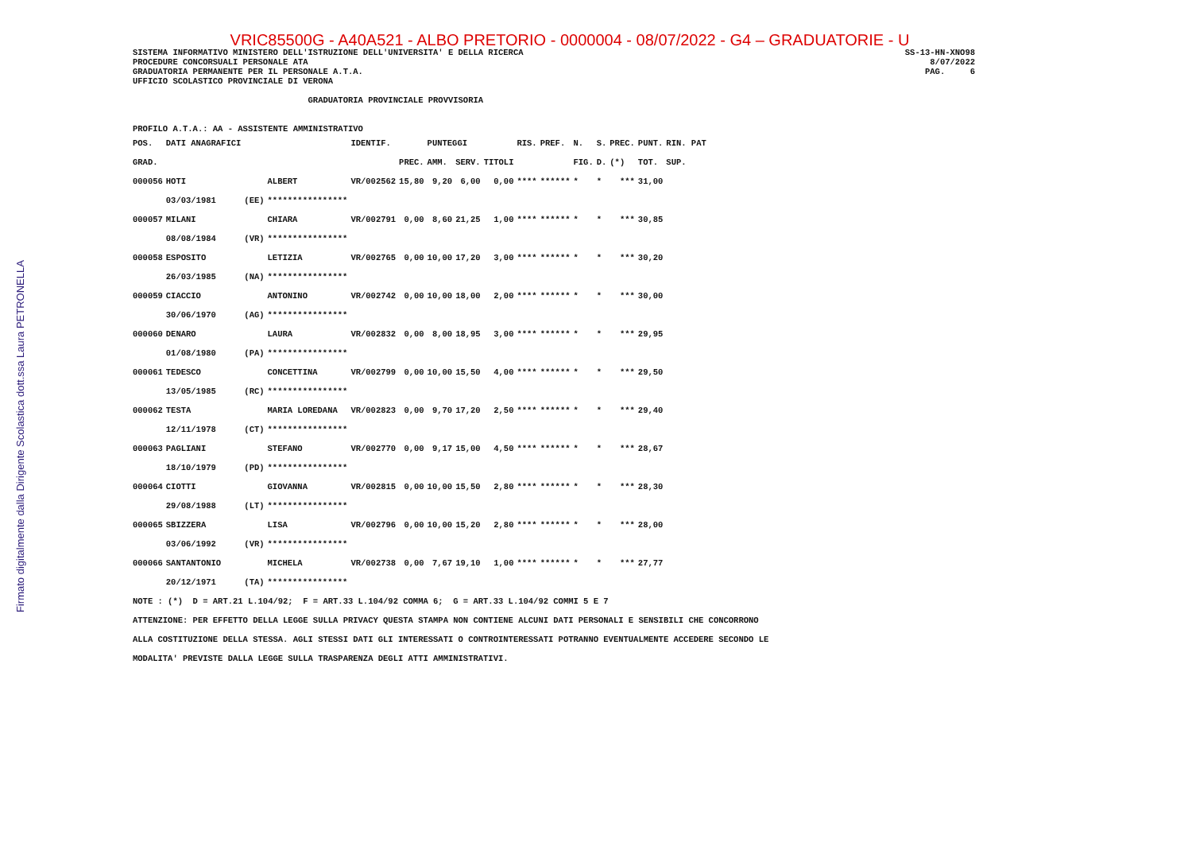Firmato digitalmente dalla Dirigente Scolastica dott.ssa Laura PETRONELLA
VRIC85500G - A40A521 - ALBO PRETORIO - 0000004 - 08/07/2022 - G4 – GRADUATORIE - U
SISTEMA INFORMATIVO MINISTERO DELL'ISTRUZIONE DELL'UNIVERSITA' E DELLA RICERCA
PROCEDURE CONCORSUALI PERSONALE ATA
GRADUATORIA PERMANENTE PER IL PERSONALE A.T.A.
SS-13-HN-XNO98
8/07/2022
PAG.     6
UFFICIO SCOLASTICO PROVINCIALE DI VERONA

                                   GRADUATORIA PROVINCIALE PROVVISORIA


PROFILO A.T.A.: AA - ASSISTENTE AMMINISTRATIVO
| POS. | DATI ANAGRAFICI | | | IDENTIF. | | PUNTEGGI | | | RIS. | PREF. | N. | S. | PREC. | PUNT. | RIN. PAT |
| --- | --- | --- | --- | --- | --- | --- | --- | --- | --- | --- | --- | --- | --- | --- | --- |
| GRAD. | | | | | PREC. | AMM. | SERV. | TITOLI | | | FIG. | D. | (*) | TOT. | SUP. |
| 000056 | HOTI | | ALBERT | VR/002562 | 15,80 | 9,20 | 6,00 | 0,00 | **** | ****** | * | * | *** | 31,00 | |
| | 03/03/1981 | (EE) | **************** | | | | | | | | | | | | |
| 000057 | MILANI | | CHIARA | VR/002791 | 0,00 | 8,60 | 21,25 | 1,00 | **** | ****** | * | * | *** | 30,85 | |
| | 08/08/1984 | (VR) | **************** | | | | | | | | | | | | |
| 000058 | ESPOSITO | | LETIZIA | VR/002765 | 0,00 | 10,00 | 17,20 | 3,00 | **** | ****** | * | * | *** | 30,20 | |
| | 26/03/1985 | (NA) | **************** | | | | | | | | | | | | |
| 000059 | CIACCIO | | ANTONINO | VR/002742 | 0,00 | 10,00 | 18,00 | 2,00 | **** | ****** | * | * | *** | 30,00 | |
| | 30/06/1970 | (AG) | **************** | | | | | | | | | | | | |
| 000060 | DENARO | | LAURA | VR/002832 | 0,00 | 8,00 | 18,95 | 3,00 | **** | ****** | * | * | *** | 29,95 | |
| | 01/08/1980 | (PA) | **************** | | | | | | | | | | | | |
| 000061 | TEDESCO | | CONCETTINA | VR/002799 | 0,00 | 10,00 | 15,50 | 4,00 | **** | ****** | * | * | *** | 29,50 | |
| | 13/05/1985 | (RC) | **************** | | | | | | | | | | | | |
| 000062 | TESTA | | MARIA LOREDANA | VR/002823 | 0,00 | 9,70 | 17,20 | 2,50 | **** | ****** | * | * | *** | 29,40 | |
| | 12/11/1978 | (CT) | **************** | | | | | | | | | | | | |
| 000063 | PAGLIANI | | STEFANO | VR/002770 | 0,00 | 9,17 | 15,00 | 4,50 | **** | ****** | * | * | *** | 28,67 | |
| | 18/10/1979 | (PD) | **************** | | | | | | | | | | | | |
| 000064 | CIOTTI | | GIOVANNA | VR/002815 | 0,00 | 10,00 | 15,50 | 2,80 | **** | ****** | * | * | *** | 28,30 | |
| | 29/08/1988 | (LT) | **************** | | | | | | | | | | | | |
| 000065 | SBIZZERA | | LISA | VR/002796 | 0,00 | 10,00 | 15,20 | 2,80 | **** | ****** | * | * | *** | 28,00 | |
| | 03/06/1992 | (VR) | **************** | | | | | | | | | | | | |
| 000066 | SANTANTONIO | | MICHELA | VR/002738 | 0,00 | 7,67 | 19,10 | 1,00 | **** | ****** | * | * | *** | 27,77 | |
| | 20/12/1971 | (TA) | **************** | | | | | | | | | | | | |
NOTE : (*)  D = ART.21 L.104/92;  F = ART.33 L.104/92 COMMA 6;  G = ART.33 L.104/92 COMMI 5 E 7
ATTENZIONE: PER EFFETTO DELLA LEGGE SULLA PRIVACY QUESTA STAMPA NON CONTIENE ALCUNI DATI PERSONALI E SENSIBILI CHE CONCORRONO
ALLA COSTITUZIONE DELLA STESSA. AGLI STESSI DATI GLI INTERESSATI O CONTROINTERESSATI POTRANNO EVENTUALMENTE ACCEDERE SECONDO LE
MODALITA' PREVISTE DALLA LEGGE SULLA TRASPARENZA DEGLI ATTI AMMINISTRATIVI.